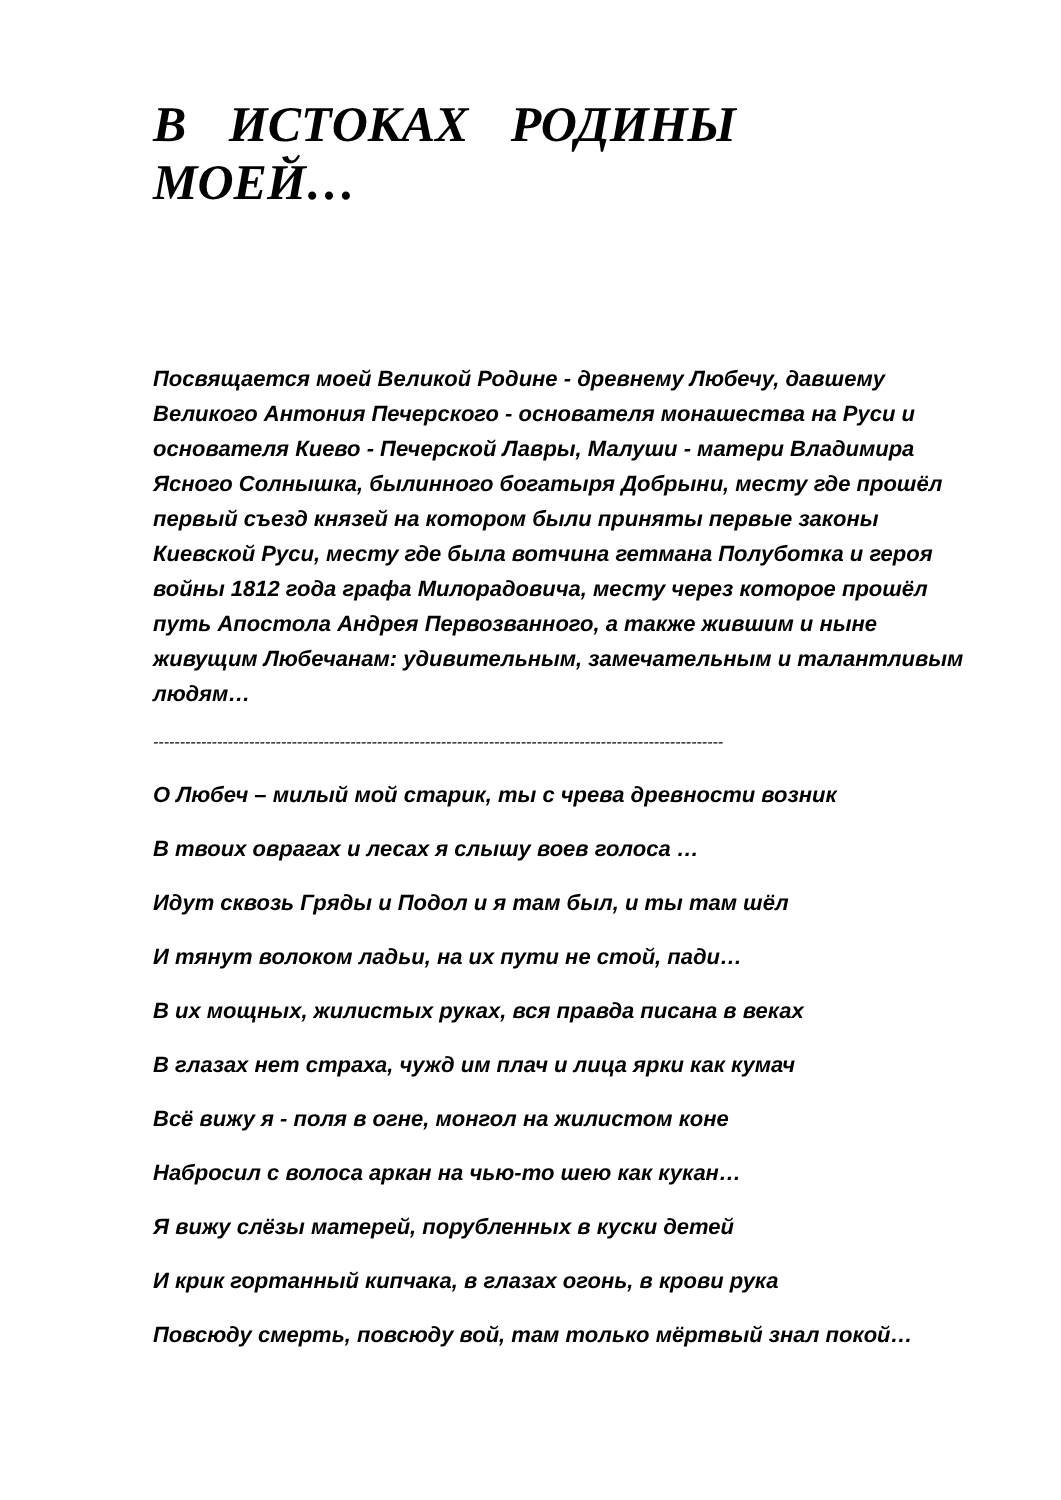В ИСТОКАХ РОДИНЫ МОЕЙ…
Посвящается моей Великой Родине - древнему Любечу, давшему Великого Антония Печерского - основателя монашества на Руси и основателя Киево - Печерской Лавры, Малуши - матери Владимира Ясного Солнышка, былинного богатыря Добрыни, месту где прошёл первый съезд князей на котором были приняты первые законы Киевской Руси, месту где была вотчина гетмана Полуботка и героя войны 1812 года графа Милорадовича, месту через которое прошёл путь Апостола Андрея Первозванного, а также жившим и ныне живущим Любечанам: удивительным, замечательным и талантливым людям…
-----------------------------------------------------------------------------------------------------------
О Любеч – милый мой старик, ты с чрева древности возник
В твоих оврагах и лесах я слышу воев голоса …
Идут сквозь Гряды и Подол и я там был, и ты там шёл
И тянут волоком ладьи, на их пути не стой, пади…
В их мощных, жилистых руках, вся правда писана в веках
В глазах нет страха, чужд им плач и лица ярки как кумач
Всё вижу я - поля в огне, монгол на жилистом коне
Набросил с волоса аркан на чью-то шею как кукан…
Я вижу слёзы матерей, порубленных в куски детей
И крик гортанный кипчака, в глазах огонь, в крови рука
Повсюду смерть, повсюду вой, там только мёртвый знал покой…